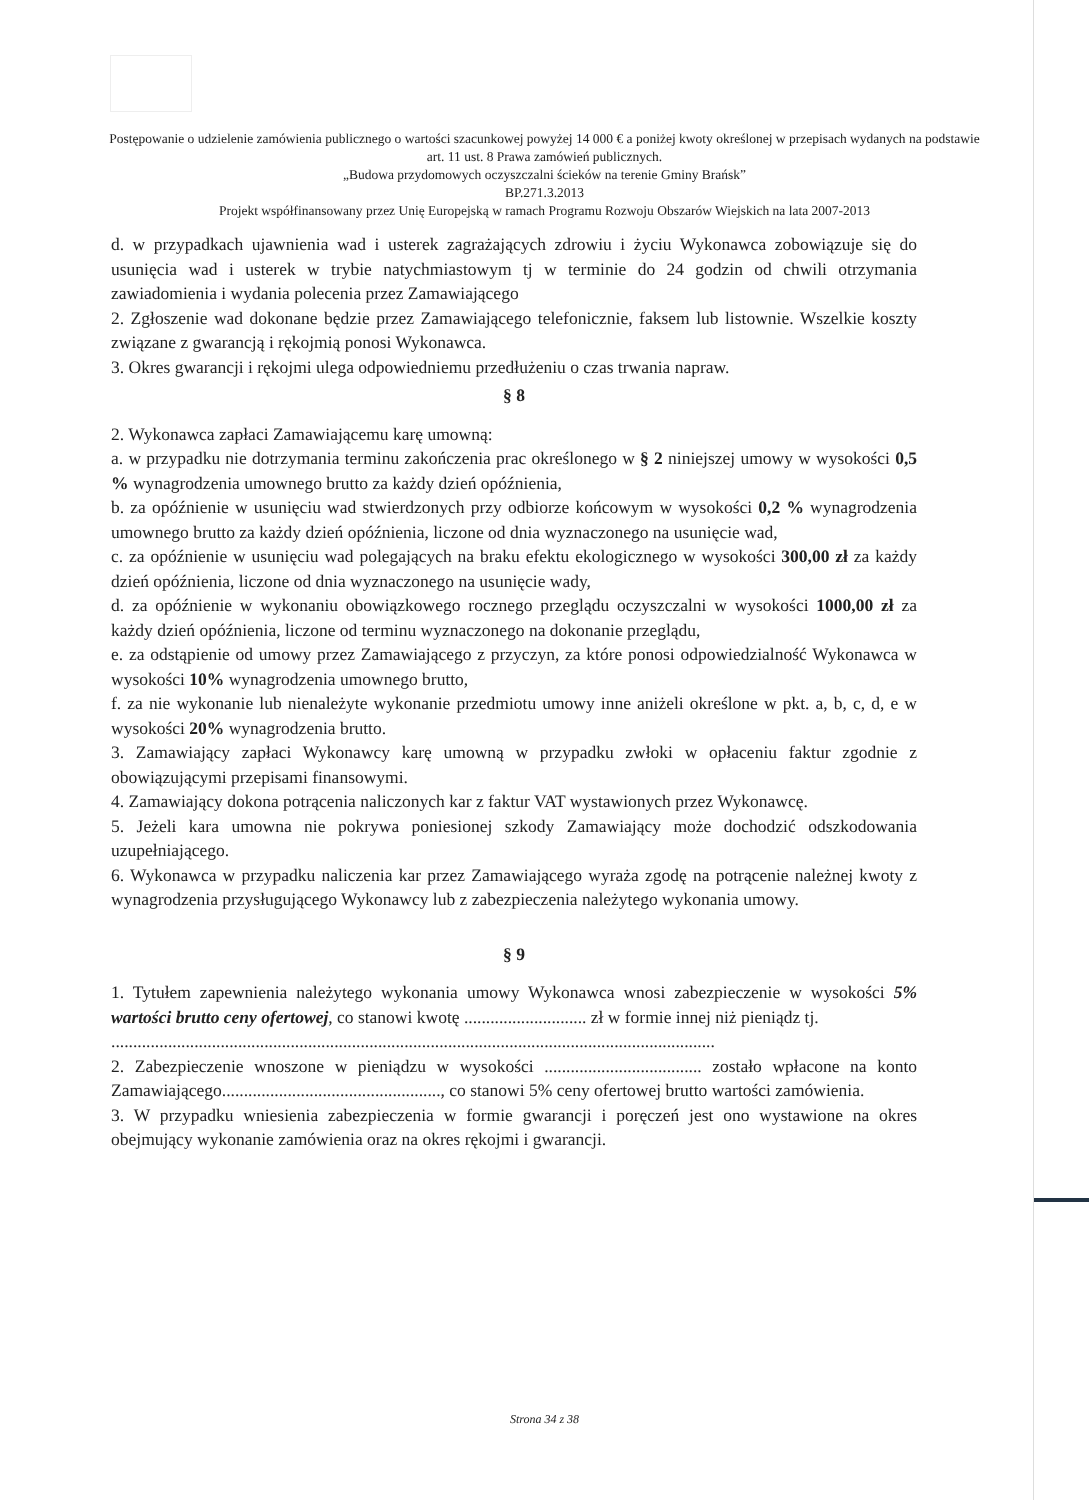Postępowanie o udzielenie zamówienia publicznego o wartości szacunkowej powyżej 14 000 € a poniżej kwoty określonej w przepisach wydanych na podstawie art. 11 ust. 8 Prawa zamówień publicznych.
„Budowa przydomowych oczyszczalni ścieków na terenie Gminy Brańsk”
BP.271.3.2013
Projekt współfinansowany przez Unię Europejską w ramach Programu Rozwoju Obszarów Wiejskich na lata 2007-2013
d. w przypadkach ujawnienia wad i usterek zagrażających zdrowiu i życiu Wykonawca zobowiązuje się do usunięcia wad i usterek w trybie natychmiastowym tj w terminie do 24 godzin od chwili otrzymania zawiadomienia i wydania polecenia przez Zamawiającego
2. Zgłoszenie wad dokonane będzie przez Zamawiającego telefonicznie, faksem lub listownie. Wszelkie koszty związane z gwarancją i rękojmią ponosi Wykonawca.
3. Okres gwarancji i rękojmi ulega odpowiedniemu przedłużeniu o czas trwania napraw.
§ 8
2. Wykonawca zapłaci Zamawiającemu karę umowną:
a. w przypadku nie dotrzymania terminu zakończenia prac określonego w § 2 niniejszej umowy w wysokości 0,5 % wynagrodzenia umownego brutto za każdy dzień opóźnienia,
b. za opóźnienie w usunięciu wad stwierdzonych przy odbiorze końcowym w wysokości 0,2 % wynagrodzenia umownego brutto za każdy dzień opóźnienia, liczone od dnia wyznaczonego na usunięcie wad,
c. za opóźnienie w usunięciu wad polegających na braku efektu ekologicznego w wysokości 300,00 zł za każdy dzień opóźnienia, liczone od dnia wyznaczonego na usunięcie wady,
d. za opóźnienie w wykonaniu obowiązkowego rocznego przeglądu oczyszczalni w wysokości 1000,00 zł za każdy dzień opóźnienia, liczone od terminu wyznaczonego na dokonanie przeglądu,
e. za odstąpienie od umowy przez Zamawiającego z przyczyn, za które ponosi odpowiedzialność Wykonawca w wysokości 10% wynagrodzenia umownego brutto,
f. za nie wykonanie lub nienależyte wykonanie przedmiotu umowy inne aniżeli określone w pkt. a, b, c, d, e w wysokości 20% wynagrodzenia brutto.
3. Zamawiający zapłaci Wykonawcy karę umowną w przypadku zwłoki w opłaceniu faktur zgodnie z obowiązującymi przepisami finansowymi.
4. Zamawiający dokona potrącenia naliczonych kar z faktur VAT wystawionych przez Wykonawcę.
5. Jeżeli kara umowna nie pokrywa poniesionej szkody Zamawiający może dochodzić odszkodowania uzupełniającego.
6. Wykonawca w przypadku naliczenia kar przez Zamawiającego wyraża zgodę na potrącenie należnej kwoty z wynagrodzenia przysługującego Wykonawcy lub z zabezpieczenia należytego wykonania umowy.
§ 9
1. Tytułem zapewnienia należytego wykonania umowy Wykonawca wnosi zabezpieczenie w wysokości 5% wartości brutto ceny ofertowej, co stanowi kwotę ............................ zł w formie innej niż pieniądz tj.
..........................................................................................................................................
2. Zabezpieczenie wnoszone w pieniądzu w wysokości .................................... zostało wpłacone na konto Zamawiającego.................................................., co stanowi 5% ceny ofertowej brutto wartości zamówienia.
3. W przypadku wniesienia zabezpieczenia w formie gwarancji i poręczeń jest ono wystawione na okres obejmujący wykonanie zamówienia oraz na okres rękojmi i gwarancji.
Strona 34 z 38